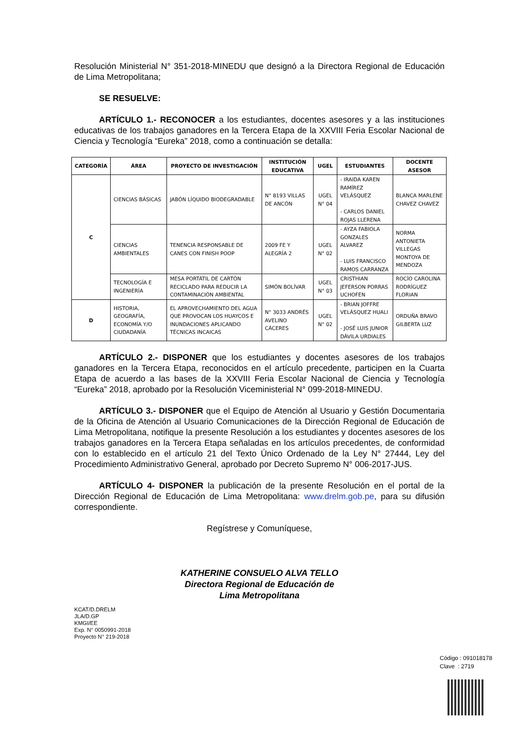Resolución Ministerial N° 351-2018-MINEDU que designó a la Directora Regional de Educación de Lima Metropolitana;
SE RESUELVE:
ARTÍCULO 1.- RECONOCER a los estudiantes, docentes asesores y a las instituciones educativas de los trabajos ganadores en la Tercera Etapa de la XXVIII Feria Escolar Nacional de Ciencia y Tecnología “Eureka” 2018, como a continuación se detalla:
| CATEGORÍA | ÁREA | PROYECTO DE INVESTIGACIÓN | INSTITUCIÓN EDUCATIVA | UGEL | ESTUDIANTES | DOCENTE ASESOR |
| --- | --- | --- | --- | --- | --- | --- |
| C | CIENCIAS BÁSICAS | JABÓN LÍQUIDO BIODEGRADABLE | N° 8193 VILLAS DE ANCÓN | UGEL N° 04 | - IRAIDA KAREN RAMÍREZ VELÁSQUEZ - CARLOS DANIEL ROJAS LLERENA | BLANCA MARLENE CHAVEZ CHAVEZ |
| | CIENCIAS AMBIENTALES | TENENCIA RESPONSABLE DE CANES CON FINISH POOP | 2009 FE Y ALEGRÍA 2 | UGEL N° 02 | - AYZA FABIOLA GONZALES ALVAREZ - LUIS FRANCISCO RAMOS CARRANZA | NORMA ANTONIETA VILLEGAS MONTOYA DE MENDOZA |
| | TECNOLOGÍA E INGENIERÍA | MESA PORTÁTIL DE CARTÓN RECICLADO PARA REDUCIR LA CONTAMINACIÓN AMBIENTAL | SIMÓN BOLÍVAR | UGEL N° 03 | CRISTHIAN JEFERSON PORRAS UCHOFEN | ROCÍO CAROLINA RODRÍGUEZ FLORIAN |
| D | HISTORIA, GEOGRAFÍA, ECONOMÍA Y/O CIUDADANÍA | EL APROVECHAMIENTO DEL AGUA QUE PROVOCAN LOS HUAYCOS E INUNDACIONES APLICANDO TÉCNICAS INCAICAS | N° 3033 ANDRÉS AVELINO CÁCERES | UGEL N° 02 | - BRIAN JOFFRE VELÁSQUEZ HUALI - JOSÉ LUIS JUNIOR DÁVILA URDIALES | ORDUÑA BRAVO GILBERTA LUZ |
ARTÍCULO 2.- DISPONER que los estudiantes y docentes asesores de los trabajos ganadores en la Tercera Etapa, reconocidos en el artículo precedente, participen en la Cuarta Etapa de acuerdo a las bases de la XXVIII Feria Escolar Nacional de Ciencia y Tecnología “Eureka” 2018, aprobado por la Resolución Viceministerial N° 099-2018-MINEDU.
ARTÍCULO 3.- DISPONER que el Equipo de Atención al Usuario y Gestión Documentaria de la Oficina de Atención al Usuario Comunicaciones de la Dirección Regional de Educación de Lima Metropolitana, notifique la presente Resolución a los estudiantes y docentes asesores de los trabajos ganadores en la Tercera Etapa señaladas en los artículos precedentes, de conformidad con lo establecido en el artículo 21 del Texto Único Ordenado de la Ley N° 27444, Ley del Procedimiento Administrativo General, aprobado por Decreto Supremo N° 006-2017-JUS.
ARTÍCULO 4- DISPONER la publicación de la presente Resolución en el portal de la Dirección Regional de Educación de Lima Metropolitana: www.drelm.gob.pe, para su difusión correspondiente.
Regístrese y Comuníquese,
KATHERINE CONSUELO ALVA TELLO
Directora Regional de Educación de
Lima Metropolitana
KCAT/D.DRELM
JLA/D.GP
KMGI/EE
Exp. N° 0050991-2018
Proyecto N° 219-2018
Código : 091018178
Clave : 2719